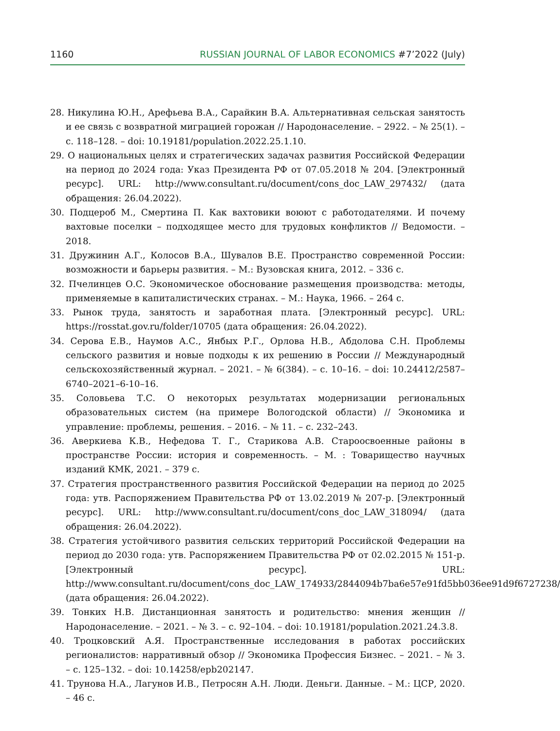1160 RUSSIAN JOURNAL OF LABOR ECONOMICS #7’2022 (July)
28. Никулина Ю.Н., Арефьева В.А., Сарайкин В.А. Альтернативная сельская занятость и ее связь с возвратной миграцией горожан // Народонаселение. – 2922. – № 25(1). – с. 118–128. – doi: 10.19181/population.2022.25.1.10.
29. О национальных целях и стратегических задачах развития Российской Федерации на период до 2024 года: Указ Президента РФ от 07.05.2018 № 204. [Электронный ресурс]. URL: http://www.consultant.ru/document/cons_doc_LAW_297432/ (дата обращения: 26.04.2022).
30. Подцероб М., Смертина П. Как вахтовики воюют с работодателями. И почему вахтовые поселки – подходящее место для трудовых конфликтов // Ведомости. – 2018.
31. Дружинин А.Г., Колосов В.А., Шувалов В.Е. Пространство современной России: возможности и барьеры развития. – М.: Вузовская книга, 2012. – 336 с.
32. Пчелинцев О.С. Экономическое обоснование размещения производства: методы, применяемые в капиталистических странах. – М.: Наука, 1966. – 264 с.
33. Рынок труда, занятость и заработная плата. [Электронный ресурс]. URL: https://rosstat.gov.ru/folder/10705 (дата обращения: 26.04.2022).
34. Серова Е.В., Наумов А.С., Янбых Р.Г., Орлова Н.В., Абдолова С.Н. Проблемы сельского развития и новые подходы к их решению в России // Международный сельскохозяйственный журнал. – 2021. – № 6(384). – с. 10–16. – doi: 10.24412/2587–6740–2021–6-10–16.
35. Соловьева Т.С. О некоторых результатах модернизации региональных образовательных систем (на примере Вологодской области) // Экономика и управление: проблемы, решения. – 2016. – № 11. – с. 232–243.
36. Аверкиева К.В., Нефедова Т. Г., Старикова А.В. Староосвоенные районы в пространстве России: история и современность. – М. : Товарищество научных изданий КМК, 2021. – 379 с.
37. Стратегия пространственного развития Российской Федерации на период до 2025 года: утв. Распоряжением Правительства РФ от 13.02.2019 № 207-р. [Электронный ресурс]. URL: http://www.consultant.ru/document/cons_doc_LAW_318094/ (дата обращения: 26.04.2022).
38. Стратегия устойчивого развития сельских территорий Российской Федерации на период до 2030 года: утв. Распоряжением Правительства РФ от 02.02.2015 № 151-р. [Электронный ресурс]. URL: http://www.consultant.ru/document/cons_doc_LAW_174933/2844094b7ba6e57e91fd5bb036ee91d9f6727238/ (дата обращения: 26.04.2022).
39. Тонких Н.В. Дистанционная занятость и родительство: мнения женщин // Народонаселение. – 2021. – № 3. – с. 92–104. – doi: 10.19181/population.2021.24.3.8.
40. Троцковский А.Я. Пространственные исследования в работах российских регионалистов: нарративный обзор // Экономика Профессия Бизнес. – 2021. – № 3. – с. 125–132. – doi: 10.14258/epb202147.
41. Трунова Н.А., Лагунов И.В., Петросян А.Н. Люди. Деньги. Данные. – М.: ЦСР, 2020. – 46 с.